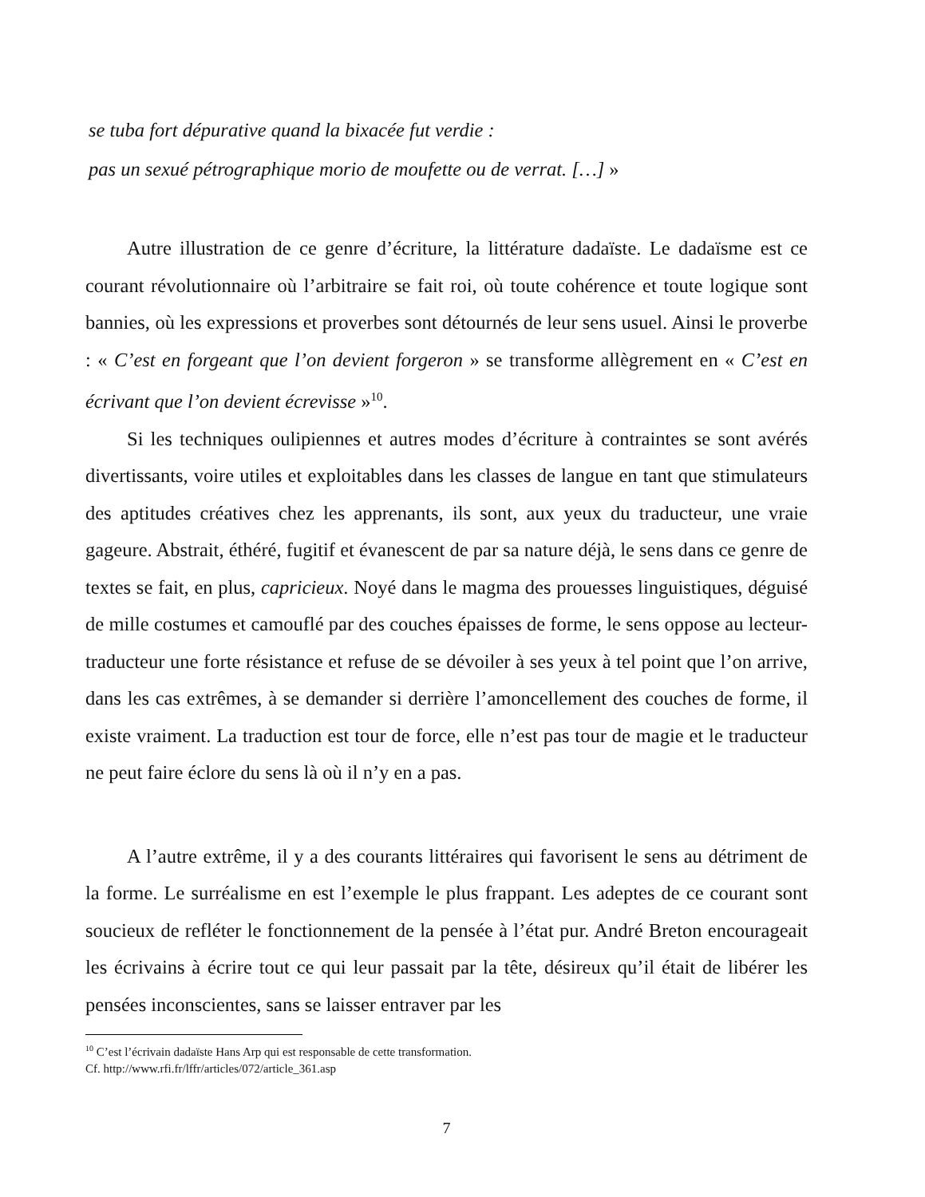se tuba fort dépurative quand la bixacée fut verdie :
pas un sexué pétrographique morio de moufette ou de verrat. […] »
Autre illustration de ce genre d’écriture, la littérature dadaïste. Le dadaïsme est ce courant révolutionnaire où l’arbitraire se fait roi, où toute cohérence et toute logique sont bannies, où les expressions et proverbes sont détournés de leur sens usuel. Ainsi le proverbe : « C’est en forgeant que l’on devient forgeron » se transforme allègrement en « C’est en écrivant que l’on devient écrevisse »<sup>10</sup>.
Si les techniques oulipiennes et autres modes d’écriture à contraintes se sont avérés divertissants, voire utiles et exploitables dans les classes de langue en tant que stimulateurs des aptitudes créatives chez les apprenants, ils sont, aux yeux du traducteur, une vraie gageure. Abstrait, éthéré, fugitif et évanescent de par sa nature déjà, le sens dans ce genre de textes se fait, en plus, capricieux. Noyé dans le magma des prouesses linguistiques, déguisé de mille costumes et camouflé par des couches épaisses de forme, le sens oppose au lecteur-traducteur une forte résistance et refuse de se dévoiler à ses yeux à tel point que l’on arrive, dans les cas extrêmes, à se demander si derrière l’amoncellement des couches de forme, il existe vraiment. La traduction est tour de force, elle n’est pas tour de magie et le traducteur ne peut faire éclore du sens là où il n’y en a pas.
A l’autre extrême, il y a des courants littéraires qui favorisent le sens au détriment de la forme. Le surréalisme en est l’exemple le plus frappant. Les adeptes de ce courant sont soucieux de refléter le fonctionnement de la pensée à l’état pur. André Breton encourageait les écrivains à écrire tout ce qui leur passait par la tête, désireux qu’il était de libérer les pensées inconscientes, sans se laisser entraver par les
<sup>10</sup> C’est l’écrivain dadaïste Hans Arp qui est responsable de cette transformation.
Cf. http://www.rfi.fr/lffr/articles/072/article_361.asp
7